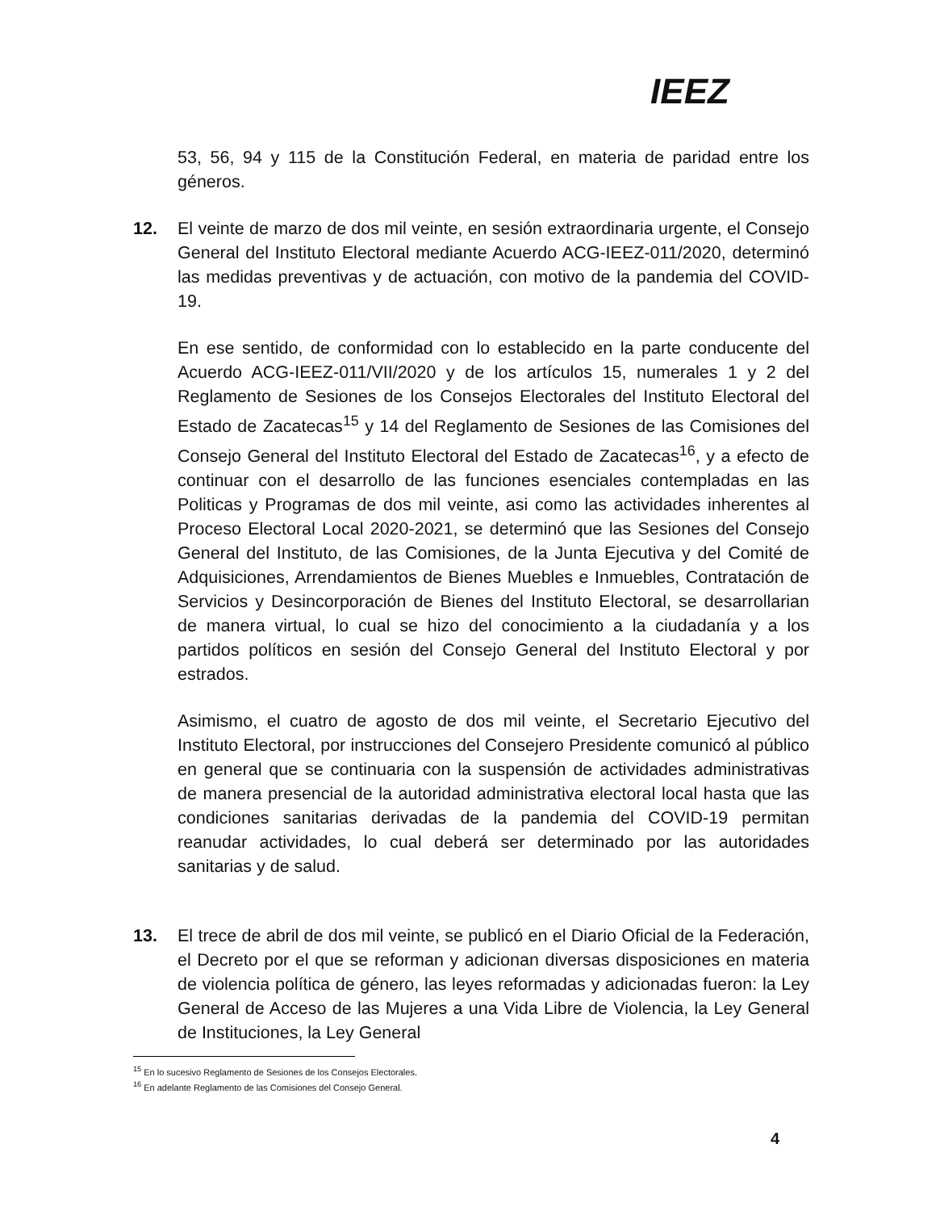IEEZ
53, 56, 94 y 115 de la Constitución Federal, en materia de paridad entre los géneros.
12. El veinte de marzo de dos mil veinte, en sesión extraordinaria urgente, el Consejo General del Instituto Electoral mediante Acuerdo ACG-IEEZ-011/2020, determinó las medidas preventivas y de actuación, con motivo de la pandemia del COVID-19.
En ese sentido, de conformidad con lo establecido en la parte conducente del Acuerdo ACG-IEEZ-011/VII/2020 y de los artículos 15, numerales 1 y 2 del Reglamento de Sesiones de los Consejos Electorales del Instituto Electoral del Estado de Zacatecas<sup>15</sup> y 14 del Reglamento de Sesiones de las Comisiones del Consejo General del Instituto Electoral del Estado de Zacatecas<sup>16</sup>, y a efecto de continuar con el desarrollo de las funciones esenciales contempladas en las Politicas y Programas de dos mil veinte, asi como las actividades inherentes al Proceso Electoral Local 2020-2021, se determinó que las Sesiones del Consejo General del Instituto, de las Comisiones, de la Junta Ejecutiva y del Comité de Adquisiciones, Arrendamientos de Bienes Muebles e Inmuebles, Contratación de Servicios y Desincorporación de Bienes del Instituto Electoral, se desarrollarian de manera virtual, lo cual se hizo del conocimiento a la ciudadanía y a los partidos políticos en sesión del Consejo General del Instituto Electoral y por estrados.
Asimismo, el cuatro de agosto de dos mil veinte, el Secretario Ejecutivo del Instituto Electoral, por instrucciones del Consejero Presidente comunicó al público en general que se continuaria con la suspensión de actividades administrativas de manera presencial de la autoridad administrativa electoral local hasta que las condiciones sanitarias derivadas de la pandemia del COVID-19 permitan reanudar actividades, lo cual deberá ser determinado por las autoridades sanitarias y de salud.
13. El trece de abril de dos mil veinte, se publicó en el Diario Oficial de la Federación, el Decreto por el que se reforman y adicionan diversas disposiciones en materia de violencia política de género, las leyes reformadas y adicionadas fueron: la Ley General de Acceso de las Mujeres a una Vida Libre de Violencia, la Ley General de Instituciones, la Ley General
<sup>15</sup> En lo sucesivo Reglamento de Sesiones de los Consejos Electorales.
<sup>16</sup> En adelante Reglamento de las Comisiones del Consejo General.
4